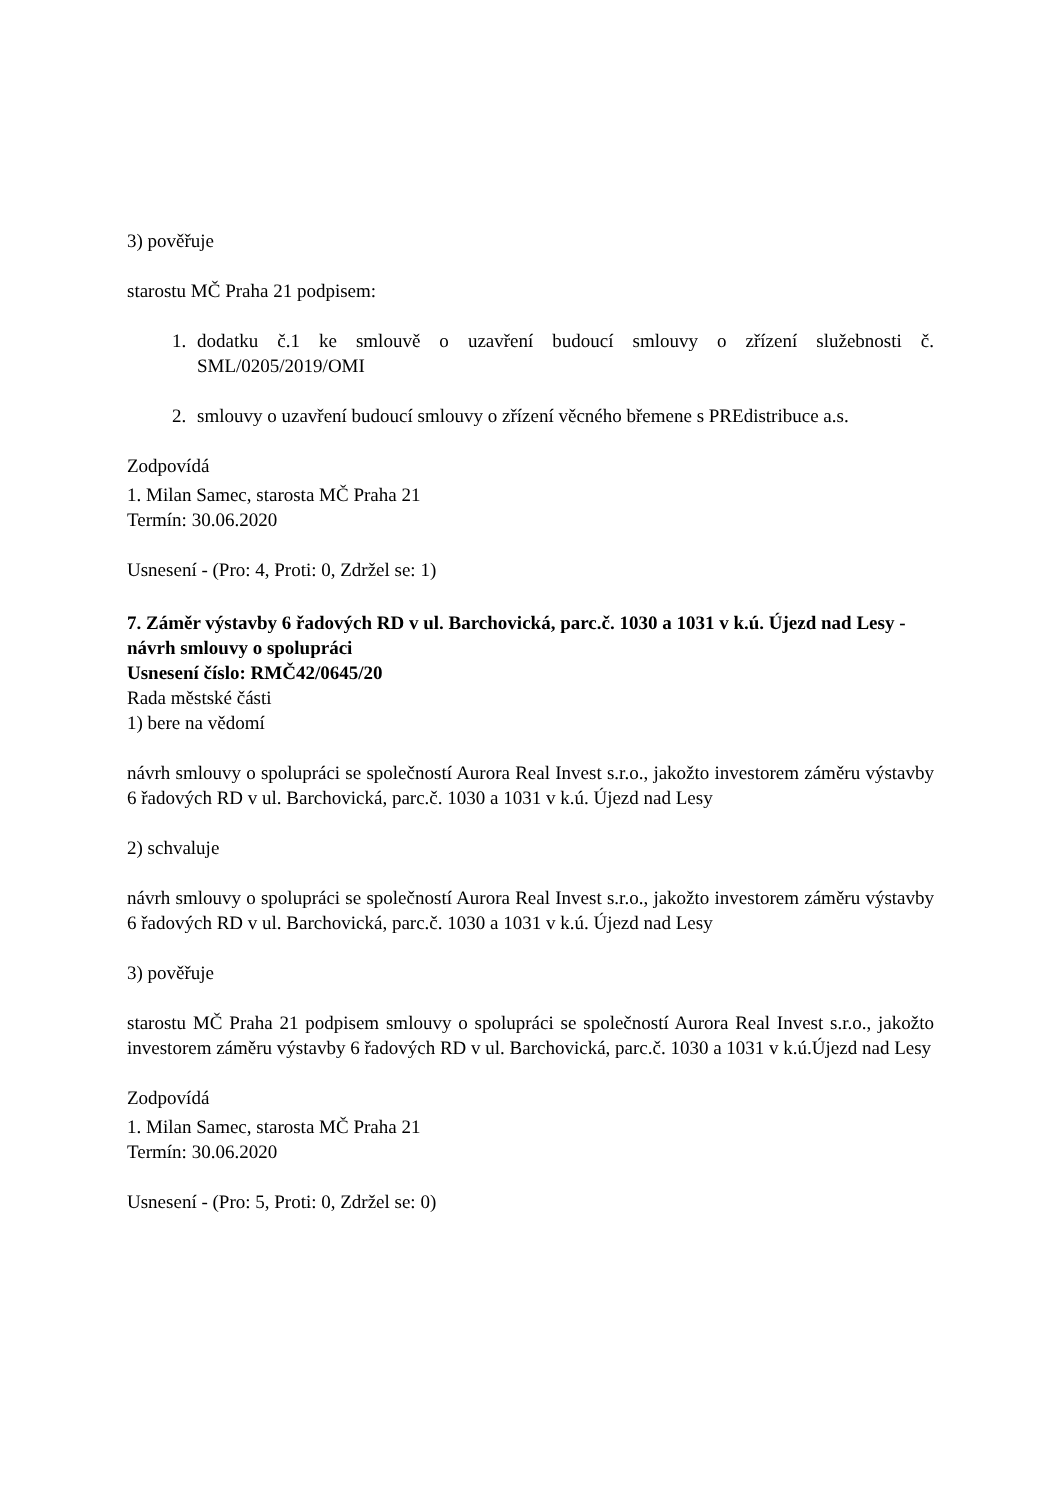3) pověřuje
starostu MČ Praha 21 podpisem:
1. dodatku č.1 ke smlouvě o uzavření budoucí smlouvy o zřízení služebnosti č. SML/0205/2019/OMI
2. smlouvy o uzavření budoucí smlouvy o zřízení věcného břemene s PREdistribuce a.s.
Zodpovídá
1. Milan Samec, starosta MČ Praha 21
Termín: 30.06.2020
Usnesení - (Pro: 4, Proti: 0, Zdržel se: 1)
7. Záměr výstavby 6 řadových RD v ul. Barchovická, parc.č. 1030 a 1031 v k.ú. Újezd nad Lesy - návrh smlouvy o spolupráci
Usnesení číslo: RMČ42/0645/20
Rada městské části
1) bere na vědomí
návrh smlouvy o spolupráci se společností Aurora Real Invest s.r.o., jakožto investorem záměru výstavby 6 řadových RD v ul. Barchovická, parc.č. 1030 a 1031 v k.ú. Újezd nad Lesy
2) schvaluje
návrh smlouvy o spolupráci se společností Aurora Real Invest s.r.o., jakožto investorem záměru výstavby 6 řadových RD v ul. Barchovická, parc.č. 1030 a 1031 v k.ú. Újezd nad Lesy
3) pověřuje
starostu MČ Praha 21 podpisem smlouvy o spolupráci se společností Aurora Real Invest s.r.o., jakožto investorem záměru výstavby 6 řadových RD v ul. Barchovická, parc.č. 1030 a 1031 v k.ú.Újezd nad Lesy
Zodpovídá
1. Milan Samec, starosta MČ Praha 21
Termín: 30.06.2020
Usnesení - (Pro: 5, Proti: 0, Zdržel se: 0)